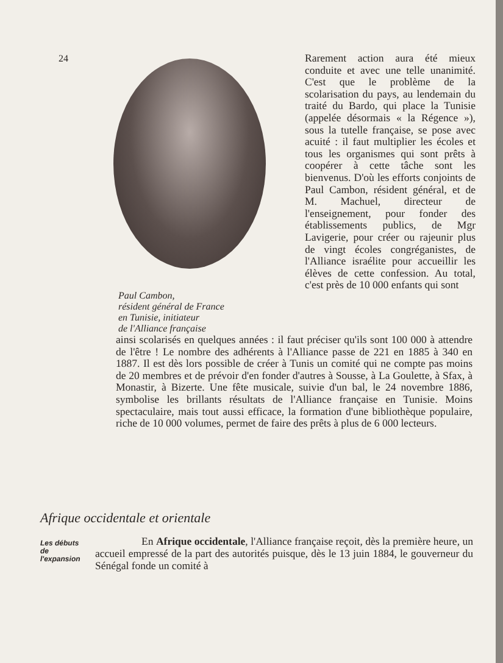24
Paul Cambon,
résident général de France
en Tunisie, initiateur
de l'Alliance française
Rarement action aura été mieux conduite et avec une telle unanimité. C'est que le problème de la scolarisation du pays, au lendemain du traité du Bardo, qui place la Tunisie (appelée désormais « la Régence »), sous la tutelle française, se pose avec acuité : il faut multiplier les écoles et tous les organismes qui sont prêts à coopérer à cette tâche sont les bienvenus. D'où les efforts conjoints de Paul Cambon, résident général, et de M. Machuel, directeur de l'enseignement, pour fonder des établissements publics, de Mgr Lavigerie, pour créer ou rajeunir plus de vingt écoles congréganistes, de l'Alliance israélite pour accueillir les élèves de cette confession. Au total, c'est près de 10 000 enfants qui sont
ainsi scolarisés en quelques années : il faut préciser qu'ils sont 100 000 à attendre de l'être ! Le nombre des adhérents à l'Alliance passe de 221 en 1885 à 340 en 1887. Il est dès lors possible de créer à Tunis un comité qui ne compte pas moins de 20 membres et de prévoir d'en fonder d'autres à Sousse, à La Goulette, à Sfax, à Monastir, à Bizerte. Une fête musicale, suivie d'un bal, le 24 novembre 1886, symbolise les brillants résultats de l'Alliance française en Tunisie. Moins spectaculaire, mais tout aussi efficace, la formation d'une bibliothèque populaire, riche de 10 000 volumes, permet de faire des prêts à plus de 6 000 lecteurs.
Afrique occidentale et orientale
Les débuts
de
l'expansion
En Afrique occidentale, l'Alliance française reçoit, dès la première heure, un accueil empressé de la part des autorités puisque, dès le 13 juin 1884, le gouverneur du Sénégal fonde un comité à